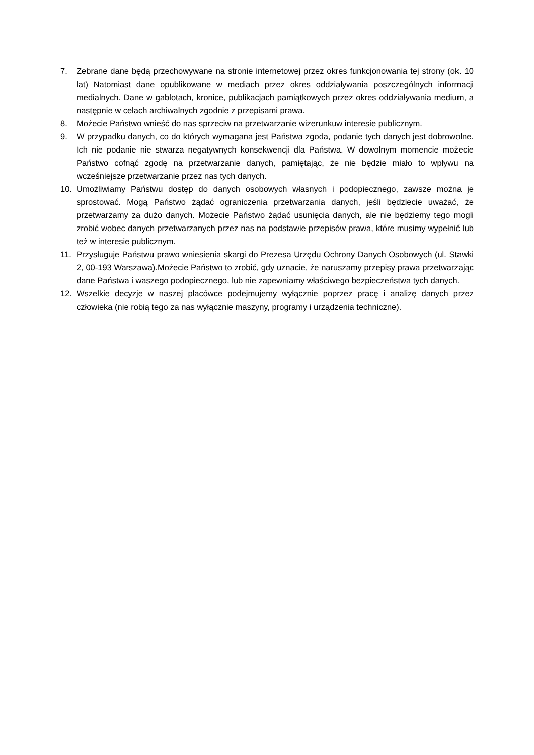7. Zebrane dane będą przechowywane na stronie internetowej przez okres funkcjonowania tej strony (ok. 10 lat) Natomiast dane opublikowane w mediach przez okres oddziaływania poszczególnych informacji medialnych. Dane w gablotach, kronice, publikacjach pamiątkowych przez okres oddziaływania medium, a następnie w celach archiwalnych zgodnie z przepisami prawa.
8. Możecie Państwo wnieść do nas sprzeciw na przetwarzanie wizerunkuw interesie publicznym.
9. W przypadku danych, co do których wymagana jest Państwa zgoda, podanie tych danych jest dobrowolne. Ich nie podanie nie stwarza negatywnych konsekwencji dla Państwa. W dowolnym momencie możecie Państwo cofnąć zgodę na przetwarzanie danych, pamiętając, że nie będzie miało to wpływu na wcześniejsze przetwarzanie przez nas tych danych.
10. Umożliwiamy Państwu dostęp do danych osobowych własnych i podopiecznego, zawsze można je sprostować. Mogą Państwo żądać ograniczenia przetwarzania danych, jeśli będziecie uważać, że przetwarzamy za dużo danych. Możecie Państwo żądać usunięcia danych, ale nie będziemy tego mogli zrobić wobec danych przetwarzanych przez nas na podstawie przepisów prawa, które musimy wypełnić lub też w interesie publicznym.
11. Przysługuje Państwu prawo wniesienia skargi do Prezesa Urzędu Ochrony Danych Osobowych (ul. Stawki 2, 00-193 Warszawa).Możecie Państwo to zrobić, gdy uznacie, że naruszamy przepisy prawa przetwarzając dane Państwa i waszego podopiecznego, lub nie zapewniamy właściwego bezpieczeństwa tych danych.
12. Wszelkie decyzje w naszej placówce podejmujemy wyłącznie poprzez pracę i analizę danych przez człowieka (nie robią tego za nas wyłącznie maszyny, programy i urządzenia techniczne).